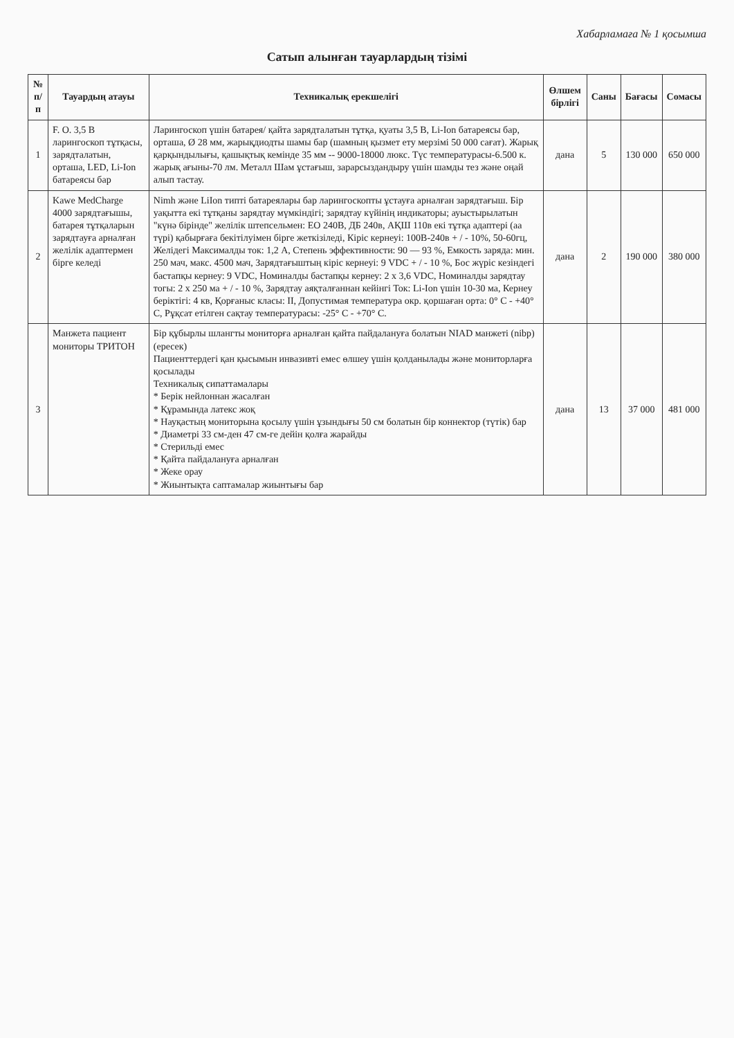Хабарламаға № 1 қосымша
Сатып алынған тауарлардың тізімі
| № п/п | Тауардың атауы | Техникалық ерекшелігі | Өлшем бірлігі | Саны | Бағасы | Сомасы |
| --- | --- | --- | --- | --- | --- | --- |
| 1 | F. O. 3,5 В ларингоскоп тұтқасы, зарядталатын, орташа, LED, Li-Ion батареясы бар | Ларингоскоп үшін батарея/ қайта зарядталатын тұтқа, қуаты 3,5 В, Li-Ion батареясы бар, орташа, Ø 28 мм, жарықдиодты шамы бар (шамның қызмет ету мерзімі 50 000 сағат). Жарық қарқындылығы, қашықтық кемінде 35 мм -- 9000-18000 люкс. Түс температурасы-6.500 к. жарық ағыны-70 лм. Металл Шам ұстағыш, зарарсыздандыру үшін шамды тез және оңай алып тастау. | дана | 5 | 130 000 | 650 000 |
| 2 | Kawe MedCharge 4000 зарядтағышы, батарея тұтқаларын зарядтауға арналған желілік адаптермен бірге келеді | Nimh және LiIon типті батареялары бар ларингоскопты ұстауға арналған зарядтағыш. Бір уақытта екі тұтқаны зарядтау мүмкіндігі; зарядтау күйінің индикаторы; ауыстырылатын "күнә бірінде" желілік штепсельмен: ЕО 240В, ДБ 240в, АҚШ 110в екі тұтқа адаптері (аа түрі) қабырғаға бекітілуімен бірге жеткізіледі, Кіріс кернеуі: 100В-240в + / - 10%, 50-60гц, Желідегі Максималды ток: 1,2 А, Степень эффективности: 90 — 93 %, Емкость заряда: мин. 250 мач, макс. 4500 мач, Зарядтағыштың кіріс кернеуі: 9 VDC + / - 10 %, Бос жүріс кезіндегі бастапқы кернеу: 9 VDC, Номиналды бастапқы кернеу: 2 х 3,6 VDC, Номиналды зарядтау тогы: 2 х 250 ма + / - 10 %, Зарядтау аяқталғаннан кейінгі Ток: Li-Ion үшін 10-30 ма, Кернеу беріктігі: 4 кв, Қорғаныс класы: II, Допустимая температура окр. қоршаған орта: 0° С - +40° С, Рұқсат етілген сақтау температурасы: -25° С - +70° С. | дана | 2 | 190 000 | 380 000 |
| 3 | Манжета пациент мониторы ТРИТОН | Бір құбырлы шлангты мониторға арналған қайта пайдалануға болатын NIAD манжеті (nibp) (ересек) Пациенттердегі қан қысымын инвазивті емес өлшеу үшін қолданылады және мониторларға қосылады Техникалық сипаттамалары * Берік нейлоннан жасалған * Құрамында латекс жоқ * Науқастың мониторына қосылу үшін ұзындығы 50 см болатын бір коннектор (түтік) бар * Диаметрі 33 см-ден 47 см-ге дейін қолға жарайды * Стерильді емес * Қайта пайдалануға арналған * Жеке орау * Жиынтықта саптамалар жиынтығы бар | дана | 13 | 37 000 | 481 000 |